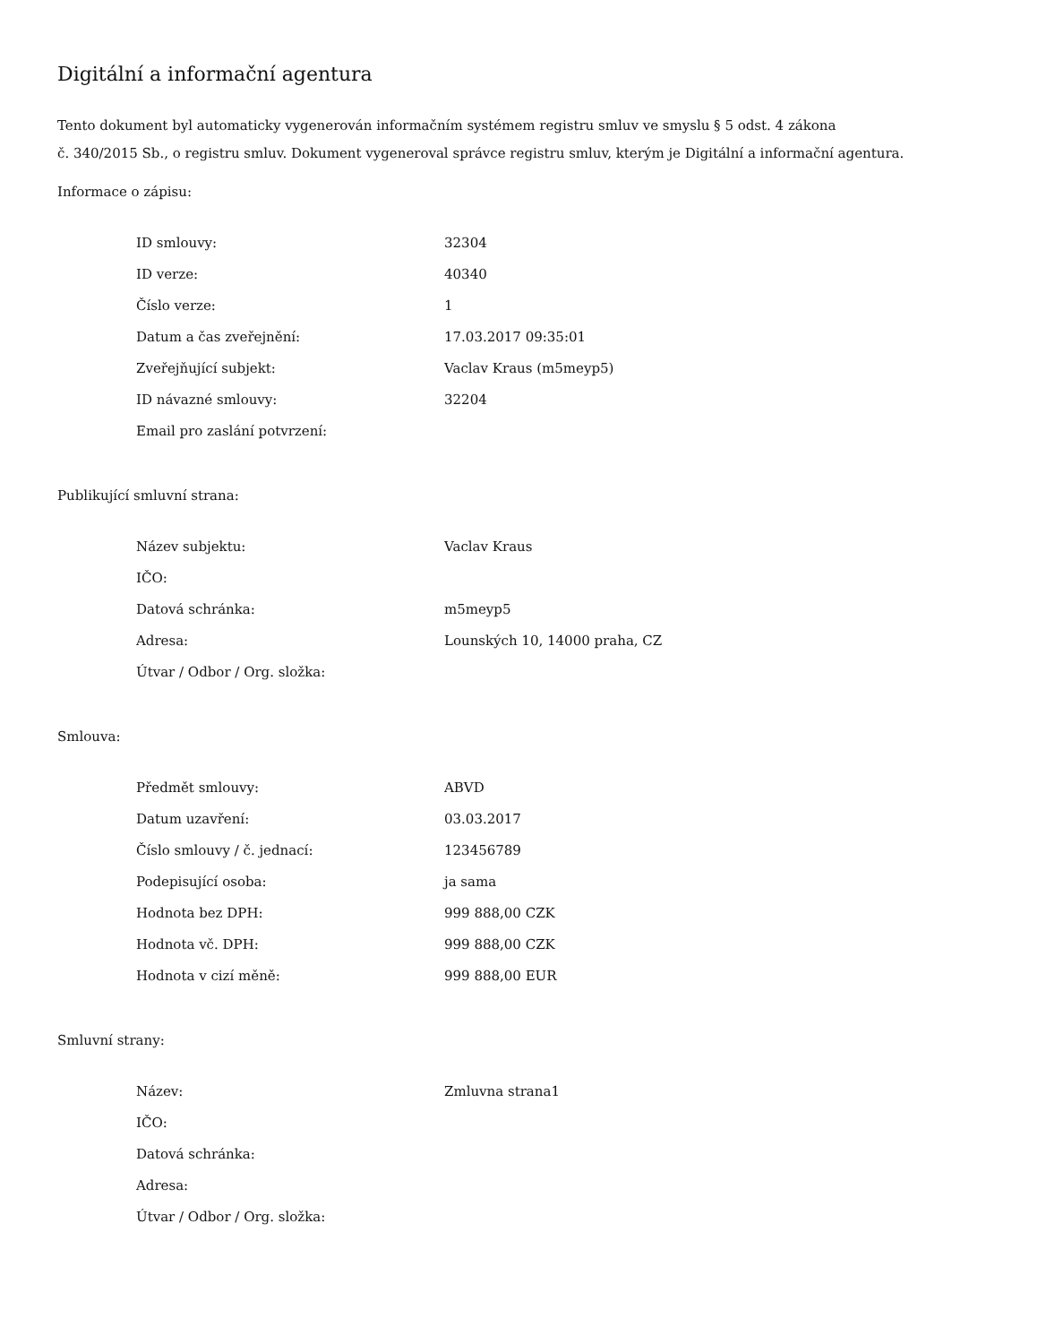Digitální a informační agentura
Tento dokument byl automaticky vygenerován informačním systémem registru smluv ve smyslu § 5 odst. 4 zákona
č. 340/2015 Sb., o registru smluv. Dokument vygeneroval správce registru smluv, kterým je Digitální a informační agentura.
Informace o zápisu:
| ID smlouvy: | 32304 |
| ID verze: | 40340 |
| Číslo verze: | 1 |
| Datum a čas zveřejnění: | 17.03.2017 09:35:01 |
| Zveřejňující subjekt: | Vaclav Kraus (m5meyp5) |
| ID návazné smlouvy: | 32204 |
| Email pro zaslání potvrzení: | |
Publikující smluvní strana:
| Název subjektu: | Vaclav Kraus |
| IČO: | |
| Datová schránka: | m5meyp5 |
| Adresa: | Lounských 10, 14000 praha, CZ |
| Útvar / Odbor / Org. složka: | |
Smlouva:
| Předmět smlouvy: | ABVD |
| Datum uzavření: | 03.03.2017 |
| Číslo smlouvy / č. jednací: | 123456789 |
| Podepisující osoba: | ja sama |
| Hodnota bez DPH: | 999 888,00 CZK |
| Hodnota vč. DPH: | 999 888,00 CZK |
| Hodnota v cizí měně: | 999 888,00 EUR |
Smluvní strany:
| Název: | Zmluvna strana1 |
| IČO: | |
| Datová schránka: | |
| Adresa: | |
| Útvar / Odbor / Org. složka: | |